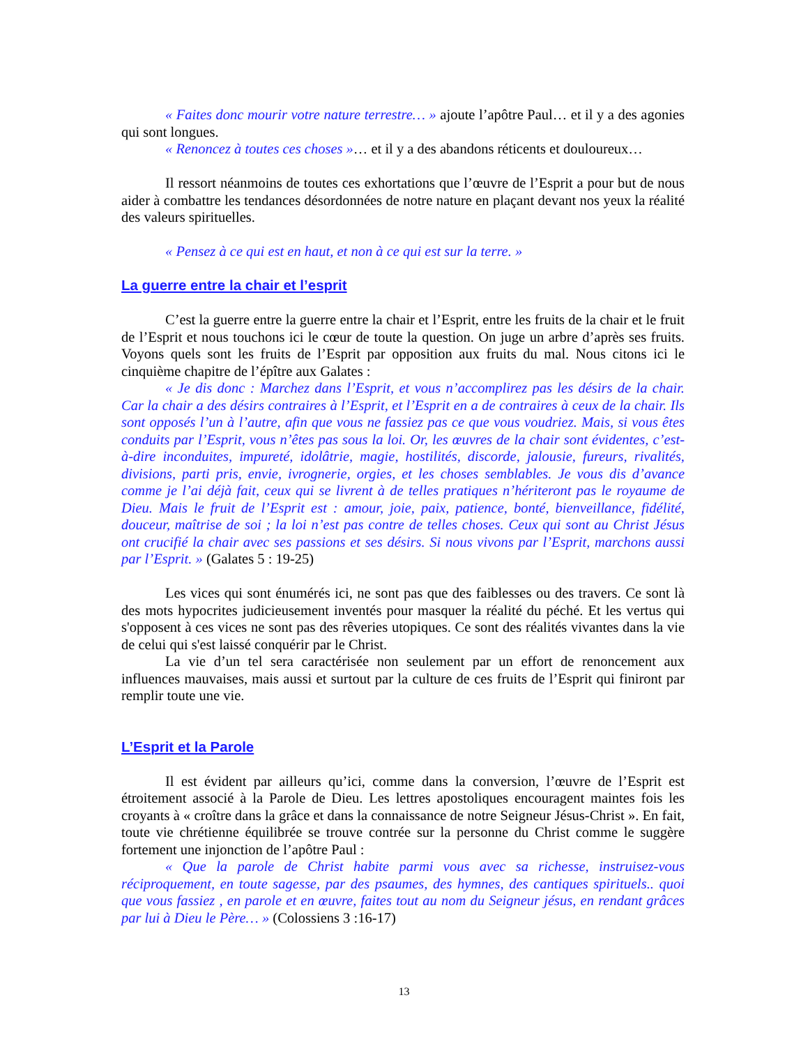« Faites donc mourir votre nature terrestre… » ajoute l’apôtre Paul… et il y a des agonies qui sont longues.
« Renoncez à toutes ces choses »… et il y a des abandons réticents et douloureux…
Il ressort néanmoins de toutes ces exhortations que l’œuvre de l’Esprit a pour but de nous aider à combattre les tendances désordonnées de notre nature en plaçant devant nos yeux la réalité des valeurs spirituelles.
« Pensez à ce qui est en haut, et non à ce qui est sur la terre. »
La guerre entre la chair et l’esprit
C’est la guerre entre la guerre entre la chair et l’Esprit, entre les fruits de la chair et le fruit de l’Esprit et nous touchons ici le cœur de toute la question. On juge un arbre d’après ses fruits. Voyons quels sont les fruits de l’Esprit par opposition aux fruits du mal. Nous citons ici le cinquième chapitre de l’épître aux Galates :
« Je dis donc : Marchez dans l’Esprit, et vous n’accomplirez pas les désirs de la chair. Car la chair a des désirs contraires à l’Esprit, et l’Esprit en a de contraires à ceux de la chair. Ils sont opposés l’un à l’autre, afin que vous ne fassiez pas ce que vous voudriez. Mais, si vous êtes conduits par l’Esprit, vous n’êtes pas sous la loi. Or, les œuvres de la chair sont évidentes, c’est-à-dire inconduites, impureté, idolâtrie, magie, hostilités, discorde, jalousie, fureurs, rivalités, divisions, parti pris, envie, ivrognerie, orgies, et les choses semblables. Je vous dis d’avance comme je l’ai déjà fait, ceux qui se livrent à de telles pratiques n’hériteront pas le royaume de Dieu. Mais le fruit de l’Esprit est : amour, joie, paix, patience, bonté, bienveillance, fidélité, douceur, maîtrise de soi ; la loi n’est pas contre de telles choses. Ceux qui sont au Christ Jésus ont crucifié la chair avec ses passions et ses désirs. Si nous vivons par l’Esprit, marchons aussi par l’Esprit. » (Galates 5 : 19-25)
Les vices qui sont énumérés ici, ne sont pas que des faiblesses ou des travers. Ce sont là des mots hypocrites judicieusement inventés pour masquer la réalité du péché. Et les vertus qui s'opposent à ces vices ne sont pas des rêveries utopiques. Ce sont des réalités vivantes dans la vie de celui qui s'est laissé conquérir par le Christ.
La vie d’un tel sera caractérisée non seulement par un effort de renoncement aux influences mauvaises, mais aussi et surtout par la culture de ces fruits de l’Esprit qui finiront par remplir toute une vie.
L’Esprit et la Parole
Il est évident par ailleurs qu’ici, comme dans la conversion, l’œuvre de l’Esprit est étroitement associé à la Parole de Dieu. Les lettres apostoliques encouragent maintes fois les croyants à « croître dans la grâce et dans la connaissance de notre Seigneur Jésus-Christ ». En fait, toute vie chrétienne équilibrée se trouve contrée sur la personne du Christ comme le suggère fortement une injonction de l’apôtre Paul :
« Que la parole de Christ habite parmi vous avec sa richesse, instruisez-vous réciproquement, en toute sagesse, par des psaumes, des hymnes, des cantiques spirituels.. quoi que vous fassiez , en parole et en œuvre, faites tout au nom du Seigneur jésus, en rendant grâces par lui à Dieu le Père… » (Colossiens 3 :16-17)
13